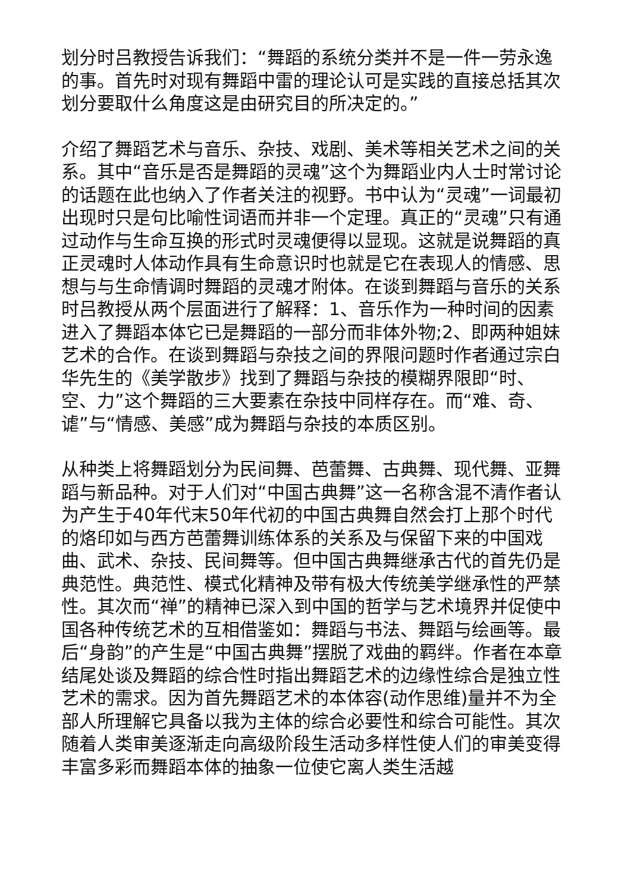划分时吕教授告诉我们：“舞蹈的系统分类并不是一件一劳永逸的事。首先时对现有舞蹈中雷的理论认可是实践的直接总括其次划分要取什么角度这是由研究目的所决定的。”
介绍了舞蹈艺术与音乐、杂技、戏剧、美术等相关艺术之间的关系。其中“音乐是否是舞蹈的灵魂”这个为舞蹈业内人士时常讨论的话题在此也纳入了作者关注的视野。书中认为“灵魂”一词最初出现时只是句比喻性词语而并非一个定理。真正的“灵魂”只有通过动作与生命互换的形式时灵魂便得以显现。这就是说舞蹈的真正灵魂时人体动作具有生命意识时也就是它在表现人的情感、思想与与生命情调时舞蹈的灵魂才附体。在谈到舞蹈与音乐的关系时吕教授从两个层面进行了解释：1、音乐作为一种时间的因素进入了舞蹈本体它已是舞蹈的一部分而非体外物;2、即两种姐妹艺术的合作。在谈到舞蹈与杂技之间的界限问题时作者通过宗白华先生的《美学散步》找到了舞蹈与杂技的模糊界限即“时、空、力”这个舞蹈的三大要素在杂技中同样存在。而“难、奇、谑”与“情感、美感”成为舞蹈与杂技的本质区别。
从种类上将舞蹈划分为民间舞、芭蕾舞、古典舞、现代舞、亚舞蹈与新品种。对于人们对“中国古典舞”这一名称含混不清作者认为产生于40年代末50年代初的中国古典舞自然会打上那个时代的烙印如与西方芭蕾舞训练体系的关系及与保留下来的中国戏曲、武术、杂技、民间舞等。但中国古典舞继承古代的首先仍是典范性。典范性、模式化精神及带有极大传统美学继承性的严禁性。其次而“禅”的精神已深入到中国的哲学与艺术境界并促使中国各种传统艺术的互相借鉴如：舞蹈与书法、舞蹈与绘画等。最后“身韵”的产生是“中国古典舞”摆脱了戏曲的羁绊。作者在本章结尾处谈及舞蹈的综合性时指出舞蹈艺术的边缘性综合是独立性艺术的需求。因为首先舞蹈艺术的本体容(动作思维)量并不为全部人所理解它具备以我为主体的综合必要性和综合可能性。其次随着人类审美逐渐走向高级阶段生活动多样性使人们的审美变得丰富多彩而舞蹈本体的抽象一位使它离人类生活越